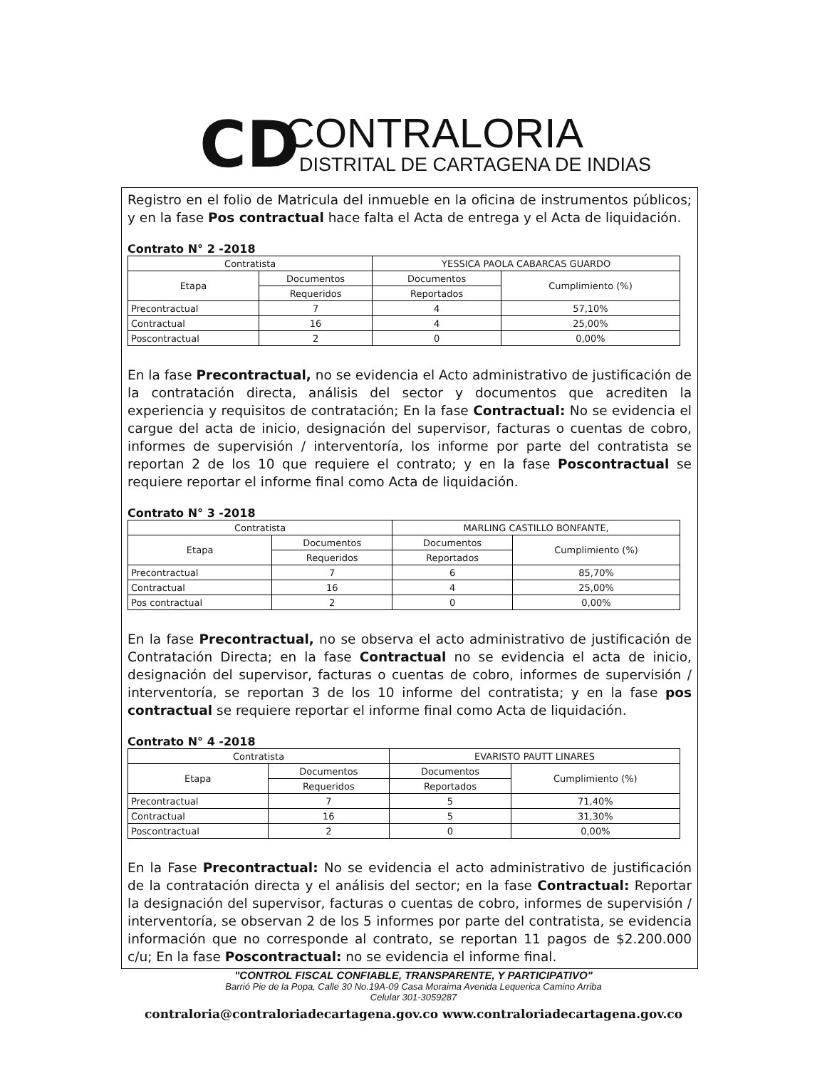CD
CONTRALORIA
DISTRITAL DE CARTAGENA DE INDIAS
Registro en el folio de Matricula del inmueble en la oficina de instrumentos públicos; y en la fase Pos contractual hace falta el Acta de entrega y el Acta de liquidación.
Contrato N° 2 -2018
| Contratista | | YESSICA PAOLA CABARCAS GUARDO | |
| Etapa | Documentos | Documentos | Cumplimiento (%) |
| | Requeridos | Reportados | |
| Precontractual | 7 | 4 | 57,10% |
| Contractual | 16 | 4 | 25,00% |
| Poscontractual | 2 | 0 | 0,00% |
En la fase Precontractual, no se evidencia el Acto administrativo de justificación de la contratación directa, análisis del sector y documentos que acrediten la experiencia y requisitos de contratación; En la fase Contractual: No se evidencia el cargue del acta de inicio, designación del supervisor, facturas o cuentas de cobro, informes de supervisión / interventoría, los informe por parte del contratista se reportan 2 de los 10 que requiere el contrato; y en la fase Poscontractual se requiere reportar el informe final como Acta de liquidación.
Contrato N° 3 -2018
| Contratista | | MARLING CASTILLO BONFANTE, | |
| Etapa | Documentos | Documentos | Cumplimiento (%) |
| | Requeridos | Reportados | |
| Precontractual | 7 | 6 | 85,70% |
| Contractual | 16 | 4 | 25,00% |
| Pos contractual | 2 | 0 | 0,00% |
En la fase Precontractual, no se observa el acto administrativo de justificación de Contratación Directa; en la fase Contractual no se evidencia el acta de inicio, designación del supervisor, facturas o cuentas de cobro, informes de supervisión / interventoría, se reportan 3 de los 10 informe del contratista; y en la fase pos contractual se requiere reportar el informe final como Acta de liquidación.
Contrato N° 4 -2018
| Contratista | | EVARISTO PAUTT LINARES | |
| Etapa | Documentos | Documentos | Cumplimiento (%) |
| | Requeridos | Reportados | |
| Precontractual | 7 | 5 | 71,40% |
| Contractual | 16 | 5 | 31,30% |
| Poscontractual | 2 | 0 | 0,00% |
En la Fase Precontractual: No se evidencia el acto administrativo de justificación de la contratación directa y el análisis del sector; en la fase Contractual: Reportar la designación del supervisor, facturas o cuentas de cobro, informes de supervisión / interventoría, se observan 2 de los 5 informes por parte del contratista, se evidencia información que no corresponde al contrato, se reportan 11 pagos de $2.200.000 c/u; En la fase Poscontractual: no se evidencia el informe final.
"CONTROL FISCAL CONFIABLE, TRANSPARENTE, Y PARTICIPATIVO"
Barrió Pie de la Popa, Calle 30 No.19A-09 Casa Moraima Avenida Lequerica Camino Arriba
Celular 301-3059287
contraloria@contraloriadecartagena.gov.co www.contraloriadecartagena.gov.co